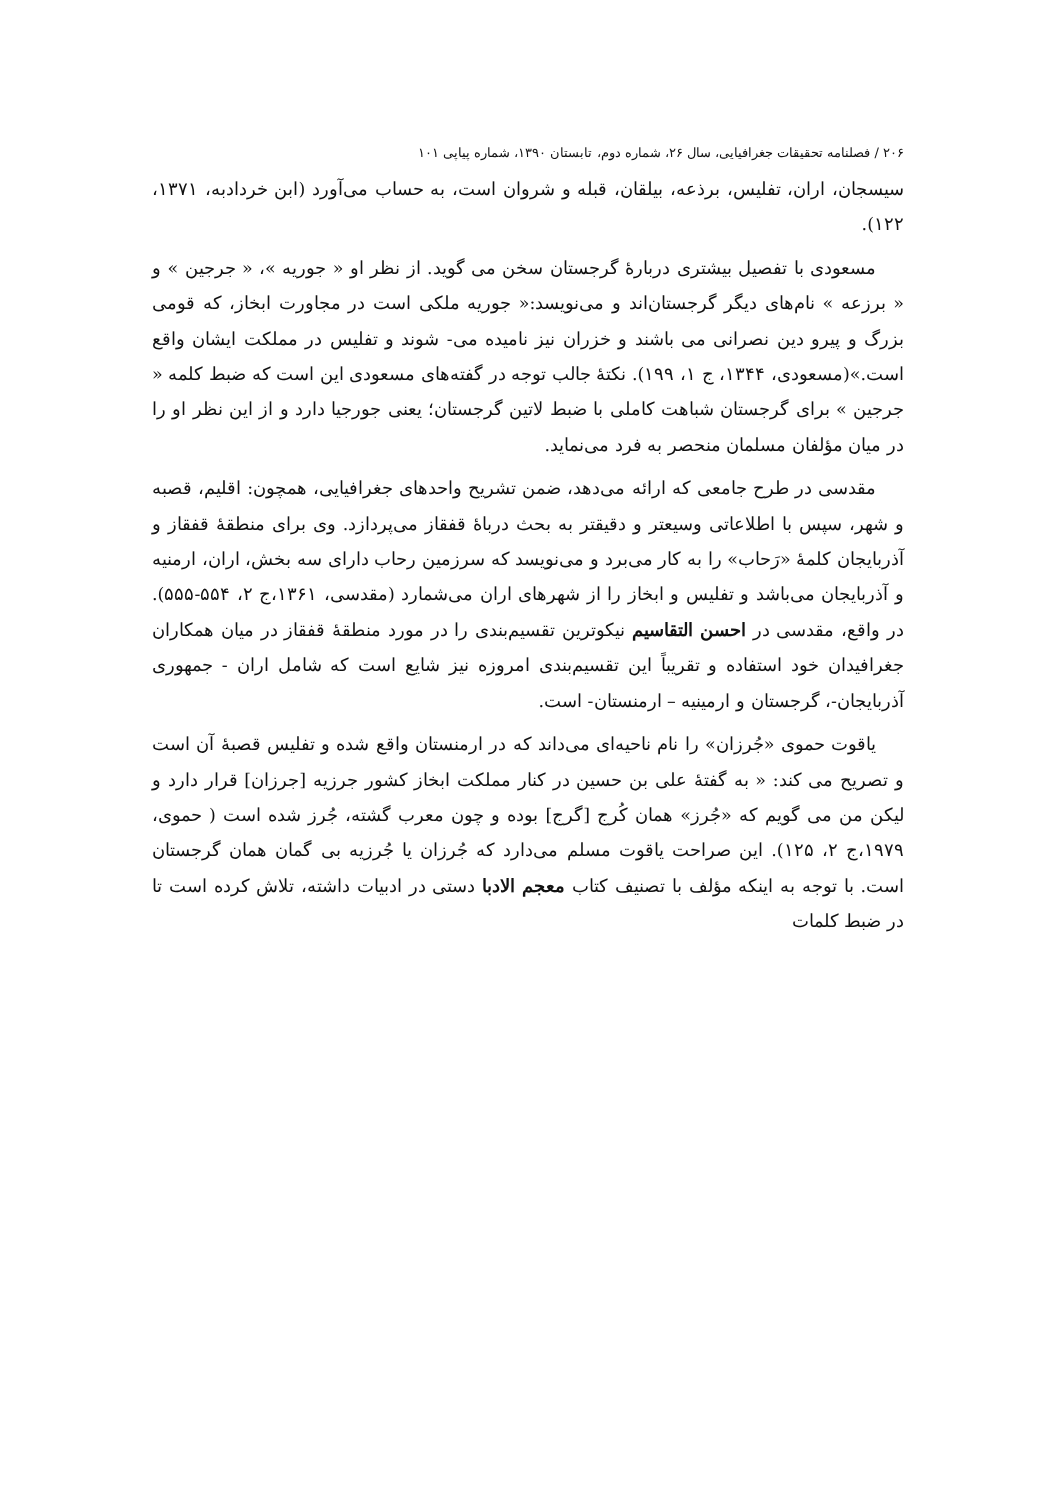۲۰۶ / فصلنامه تحقیقات جغرافیایی، سال ۲۶، شماره دوم، تابستان ۱۳۹۰، شماره پیاپی ۱۰۱
سیسجان، اران، تفلیس، برذعه، بیلقان، قبله و شروان است، به حساب می‌آورد (ابن خردادبه، ۱۳۷۱، ۱۲۲).
مسعودی با تفصیل بیشتری دربارهٔ گرجستان سخن می گوید. از نظر او « جوریه »، « جرجین » و « برزعه » نام‌های دیگر گرجستان‌اند و می‌نویسد:« جوریه ملکی است در مجاورت ابخاز، که قومی بزرگ و پیرو دین نصرانی می باشند و خزران نیز نامیده می- شوند و تفلیس در مملکت ایشان واقع است.»(مسعودی، ۱۳۴۴، ج ۱، ۱۹۹). نکتهٔ جالب توجه در گفته‌های مسعودی این است که ضبط کلمه « جرجین » برای گرجستان شباهت کاملی با ضبط لاتین گرجستان؛ یعنی جورجیا دارد و از این نظر او را در میان مؤلفان مسلمان منحصر به فرد می‌نماید.
مقدسی در طرح جامعی که ارائه می‌دهد، ضمن تشریح واحدهای جغرافیایی، همچون: اقلیم، قصبه و شهر، سپس با اطلاعاتی وسیعتر و دقیقتر به بحث درباهٔ قفقاز می‌پردازد. وی برای منطقهٔ قفقاز و آذربایجان کلمهٔ «رَحاب» را به کار می‌برد و می‌نویسد که سرزمین رحاب دارای سه بخش، اران، ارمنیه و آذربایجان می‌باشد و تفلیس و ابخاز را از شهرهای اران می‌شمارد (مقدسی، ۱۳۶۱،ج ۲، ۵۵۴-۵۵۵). در واقع، مقدسی در احسن التقاسیم نیکوترین تقسیم‌بندی را در مورد منطقهٔ قفقاز در میان همکاران جغرافیدان خود استفاده و تقریباً این تقسیم‌بندی امروزه نیز شایع است که شامل اران - جمهوری آذربایجان-، گرجستان و ارمینیه – ارمنستان- است.
یاقوت حموی «جُرزان» را نام ناحیه‌ای می‌داند که در ارمنستان واقع شده و تفلیس قصبهٔ آن است و تصریح می کند: « به گفتهٔ علی بن حسین در کنار مملکت ابخاز کشور جرزیه [جرزان] قرار دارد و لیکن من می گویم که «جُرز» همان کُرج [گرج] بوده و چون معرب گشته، جُرز شده است ( حموی، ۱۹۷۹،ج ۲، ۱۲۵). این صراحت یاقوت مسلم می‌دارد که جُرزان یا جُرزیه بی گمان همان گرجستان است. با توجه به اینکه مؤلف با تصنیف کتاب معجم الادبا دستی در ادبیات داشته، تلاش کرده است تا در ضبط کلمات